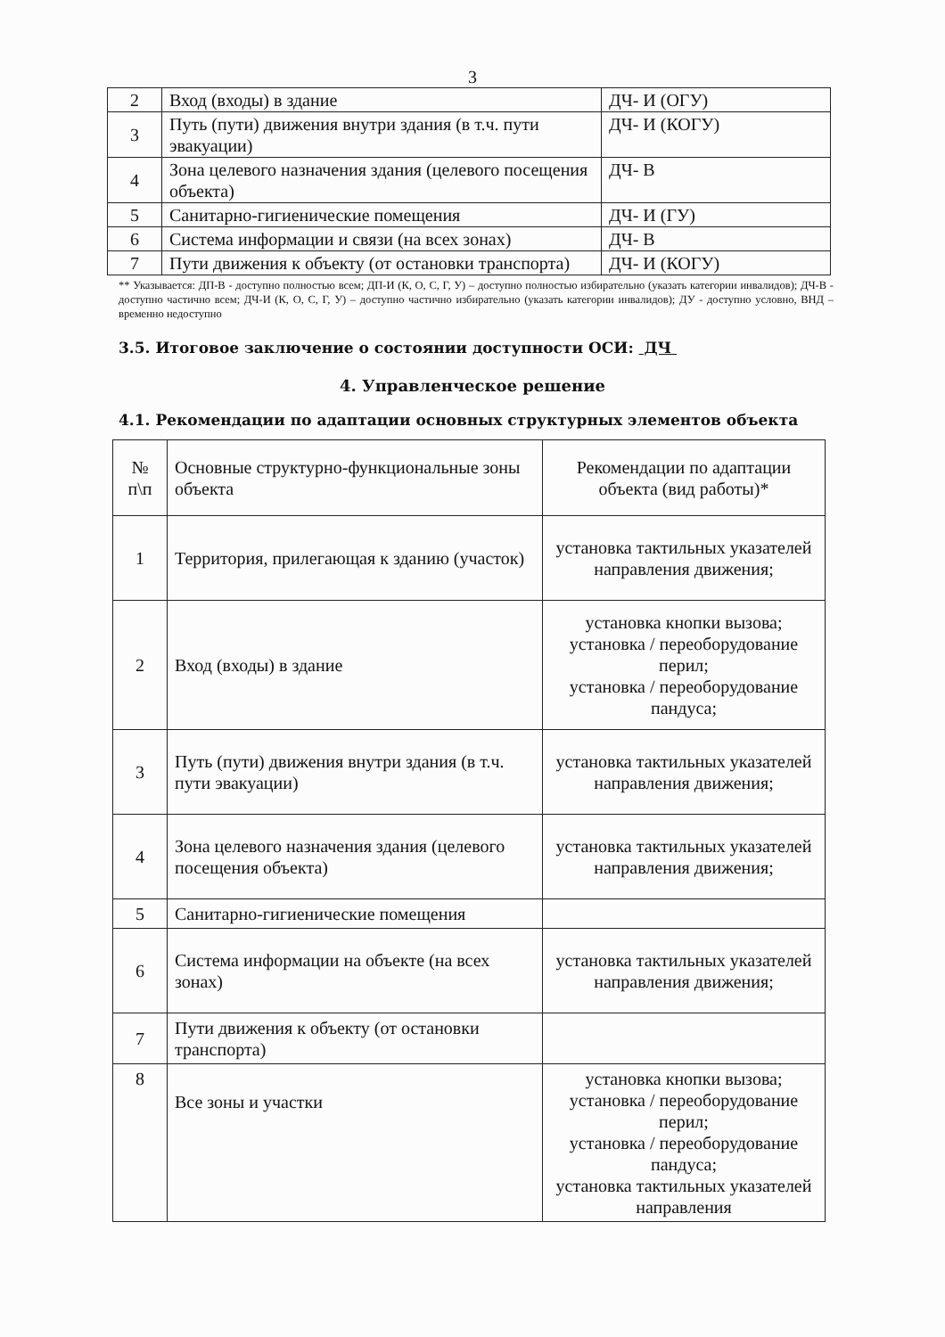3
| 2 | Вход (входы) в здание | ДЧ- И (ОГУ) |
| 3 | Путь (пути) движения внутри здания (в т.ч. пути эвакуации) | ДЧ- И (КОГУ) |
| 4 | Зона целевого назначения здания (целевого посещения объекта) | ДЧ- В |
| 5 | Санитарно-гигиенические помещения | ДЧ- И (ГУ) |
| 6 | Система информации и связи (на всех зонах) | ДЧ- В |
| 7 | Пути движения к объекту (от остановки транспорта) | ДЧ- И (КОГУ) |
** Указывается: ДП-В - доступно полностью всем; ДП-И (К, О, С, Г, У) – доступно полностью избирательно (указать категории инвалидов); ДЧ-В - доступно частично всем; ДЧ-И (К, О, С, Г, У) – доступно частично избирательно (указать категории инвалидов); ДУ - доступно условно, ВНД – временно недоступно
3.5. Итоговое заключение о состоянии доступности ОСИ: ДЧ
4. Управленческое решение
4.1. Рекомендации по адаптации основных структурных элементов объекта
| № п\п | Основные структурно-функциональные зоны объекта | Рекомендации по адаптации объекта (вид работы)* |
| 1 | Территория, прилегающая к зданию (участок) | установка тактильных указателей направления движения; |
| 2 | Вход (входы) в здание | установка кнопки вызова; установка / переоборудование перил; установка / переоборудование пандуса; |
| 3 | Путь (пути) движения внутри здания (в т.ч. пути эвакуации) | установка тактильных указателей направления движения; |
| 4 | Зона целевого назначения здания (целевого посещения объекта) | установка тактильных указателей направления движения; |
| 5 | Санитарно-гигиенические помещения | |
| 6 | Система информации на объекте (на всех зонах) | установка тактильных указателей направления движения; |
| 7 | Пути движения к объекту (от остановки транспорта) | |
| 8 | Все зоны и участки | установка кнопки вызова; установка / переоборудование перил; установка / переоборудование пандуса; установка тактильных указателей направления |